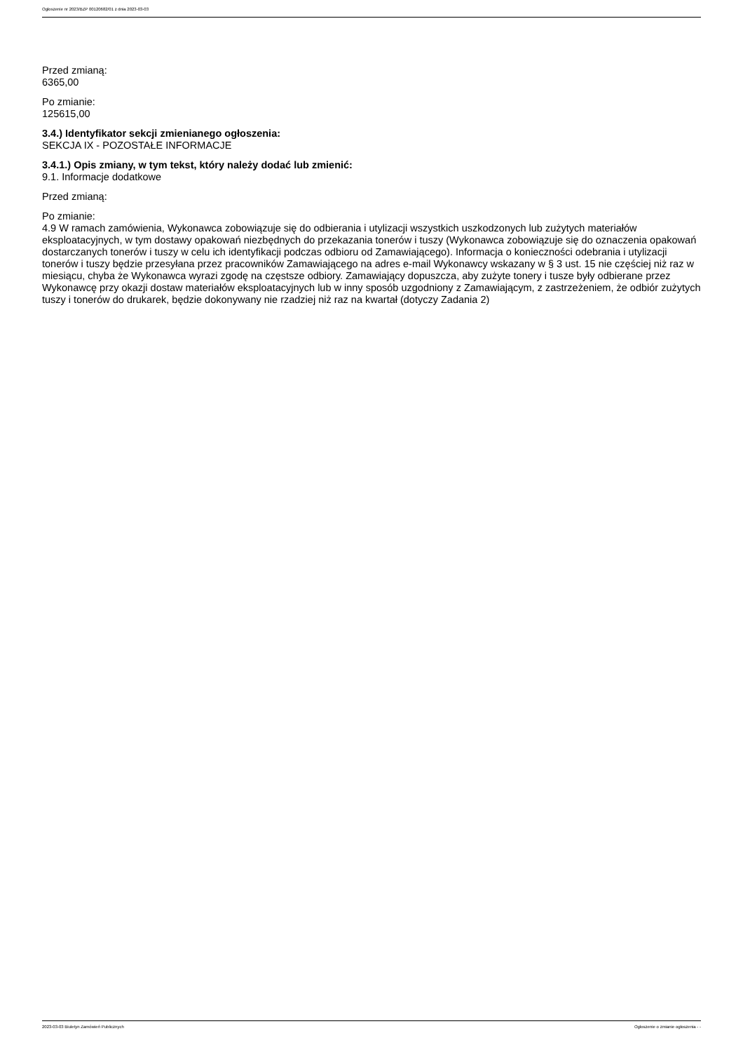Ogłoszenie nr 2023/BZP 00120682/01 z dnia 2023-03-03
Przed zmianą:
6365,00
Po zmianie:
125615,00
3.4.) Identyfikator sekcji zmienianego ogłoszenia:
SEKCJA IX - POZOSTAŁE INFORMACJE
3.4.1.) Opis zmiany, w tym tekst, który należy dodać lub zmienić:
9.1. Informacje dodatkowe
Przed zmianą:
Po zmianie:
4.9 W ramach zamówienia, Wykonawca zobowiązuje się do odbierania i utylizacji wszystkich uszkodzonych lub zużytych materiałów eksploatacyjnych, w tym dostawy opakowań niezbędnych do przekazania tonerów i tuszy (Wykonawca zobowiązuje się do oznaczenia opakowań dostarczanych tonerów i tuszy w celu ich identyfikacji podczas odbioru od Zamawiającego). Informacja o konieczności odebrania i utylizacji tonerów i tuszy będzie przesyłana przez pracowników Zamawiającego na adres e-mail Wykonawcy wskazany w § 3 ust. 15 nie częściej niż raz w miesiącu, chyba że Wykonawca wyrazi zgodę na częstsze odbiory. Zamawiający dopuszcza, aby zużyte tonery i tusze były odbierane przez Wykonawcę przy okazji dostaw materiałów eksploatacyjnych lub w inny sposób uzgodniony z Zamawiającym, z zastrzeżeniem, że odbiór zużytych tuszy i tonerów do drukarek, będzie dokonywany nie rzadziej niż raz na kwartał (dotyczy Zadania 2)
2023-03-03 Biuletyn Zamówień Publicznych Ogłoszenie o zmianie ogłoszenia - -